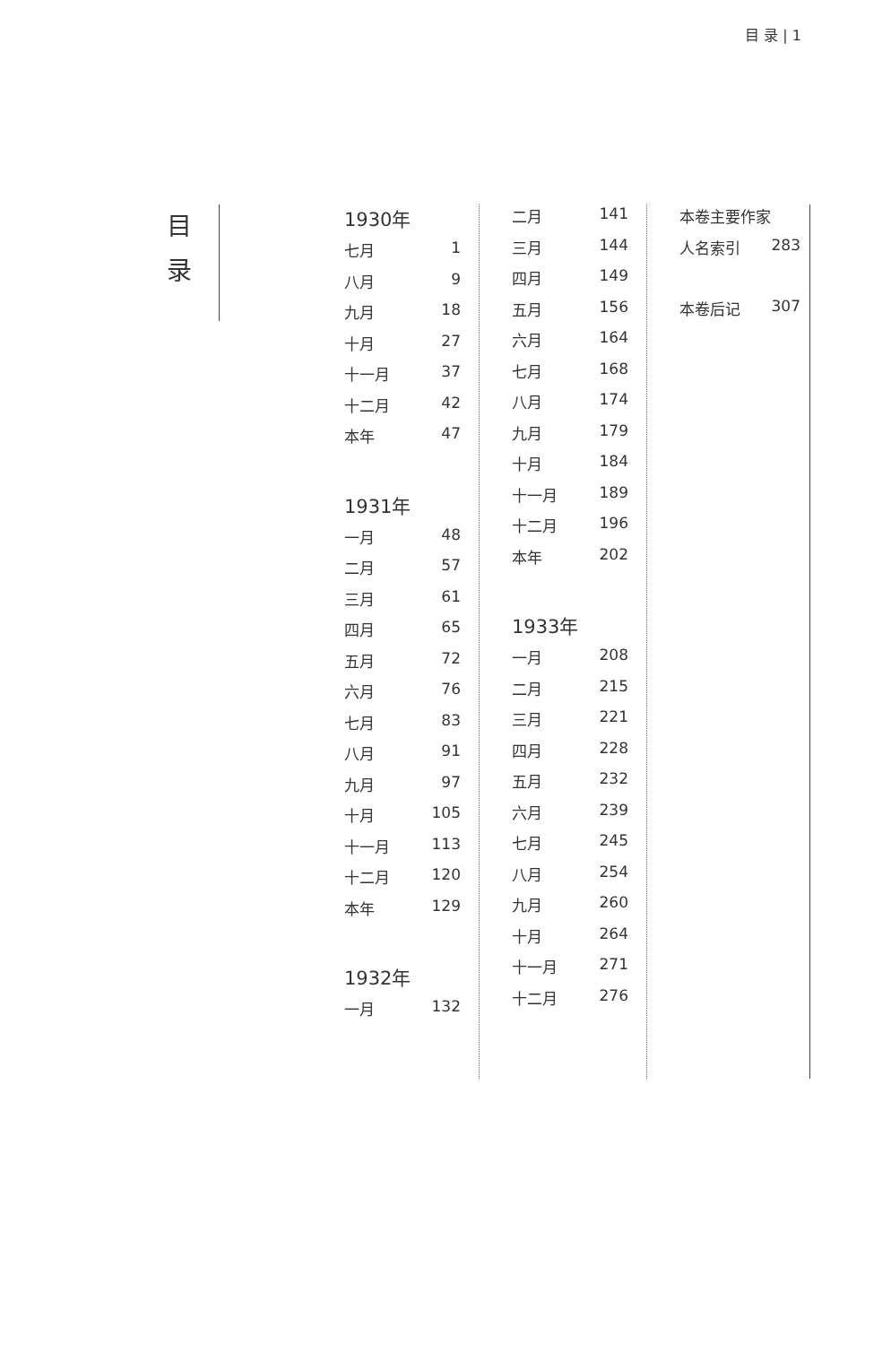目 录 | 1
目
录
1930年
七月 1
八月 9
九月 18
十月 27
十一月 37
十二月 42
本年 47
1931年
一月 48
二月 57
三月 61
四月 65
五月 72
六月 76
七月 83
八月 91
九月 97
十月 105
十一月 113
十二月 120
本年 129
1932年
一月 132
二月 141
三月 144
四月 149
五月 156
六月 164
七月 168
八月 174
九月 179
十月 184
十一月 189
十二月 196
本年 202
1933年
一月 208
二月 215
三月 221
四月 228
五月 232
六月 239
七月 245
八月 254
九月 260
十月 264
十一月 271
十二月 276
本卷主要作家
人名索引 283
本卷后记 307